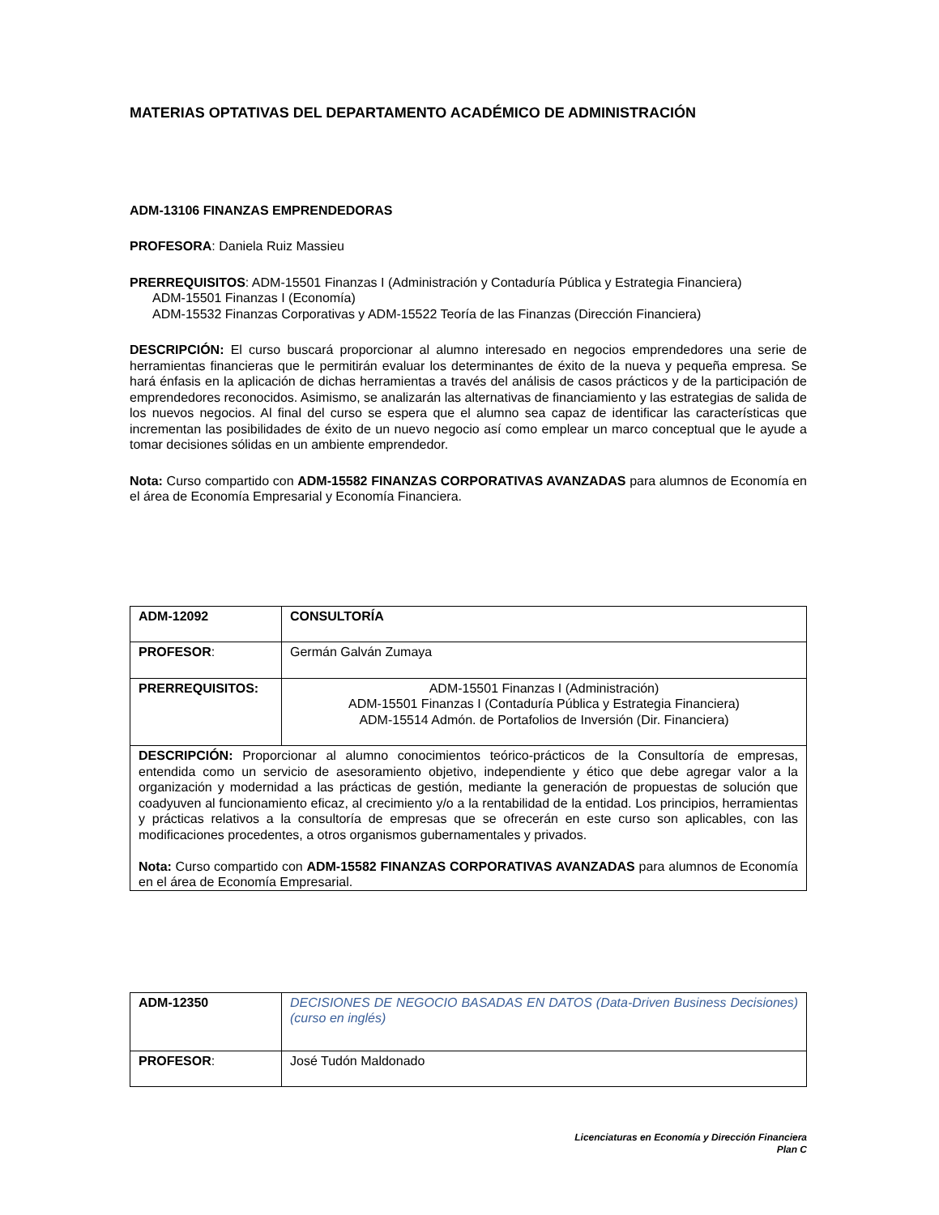MATERIAS OPTATIVAS DEL DEPARTAMENTO ACADÉMICO DE ADMINISTRACIÓN
ADM-13106 FINANZAS EMPRENDEDORAS
PROFESORA: Daniela Ruiz Massieu
PRERREQUISITOS: ADM-15501 Finanzas I (Administración y Contaduría Pública y Estrategia Financiera)
ADM-15501 Finanzas I (Economía)
ADM-15532 Finanzas Corporativas y ADM-15522 Teoría de las Finanzas (Dirección Financiera)
DESCRIPCIÓN: El curso buscará proporcionar al alumno interesado en negocios emprendedores una serie de herramientas financieras que le permitirán evaluar los determinantes de éxito de la nueva y pequeña empresa. Se hará énfasis en la aplicación de dichas herramientas a través del análisis de casos prácticos y de la participación de emprendedores reconocidos. Asimismo, se analizarán las alternativas de financiamiento y las estrategias de salida de los nuevos negocios. Al final del curso se espera que el alumno sea capaz de identificar las características que incrementan las posibilidades de éxito de un nuevo negocio así como emplear un marco conceptual que le ayude a tomar decisiones sólidas en un ambiente emprendedor.
Nota: Curso compartido con ADM-15582 FINANZAS CORPORATIVAS AVANZADAS para alumnos de Economía en el área de Economía Empresarial y Economía Financiera.
| ADM-12092 | CONSULTORÍA |
| PROFESOR : | Germán Galván Zumaya |
| PRERREQUISITOS: | ADM-15501 Finanzas I (Administración) ADM-15501 Finanzas I (Contaduría Pública y Estrategia Financiera) ADM-15514 Admón. de Portafolios de Inversión (Dir. Financiera) |
| DESCRIPCIÓN: Proporcionar al alumno conocimientos teórico-prácticos de la Consultoría de empresas, entendida como un servicio de asesoramiento objetivo, independiente y ético que debe agregar valor a la organización y modernidad a las prácticas de gestión, mediante la generación de propuestas de solución que coadyuven al funcionamiento eficaz, al crecimiento y/o a la rentabilidad de la entidad. Los principios, herramientas y prácticas relativos a la consultoría de empresas que se ofrecerán en este curso son aplicables, con las modificaciones procedentes, a otros organismos gubernamentales y privados. Nota: Curso compartido con ADM-15582 FINANZAS CORPORATIVAS AVANZADAS para alumnos de Economía en el área de Economía Empresarial. | |
| ADM-12350 | DECISIONES DE NEGOCIO BASADAS EN DATOS (Data-Driven Business Decisiones) (curso en inglés) |
| PROFESOR : | José Tudón Maldonado |
Licenciaturas en Economía y Dirección Financiera
Plan C